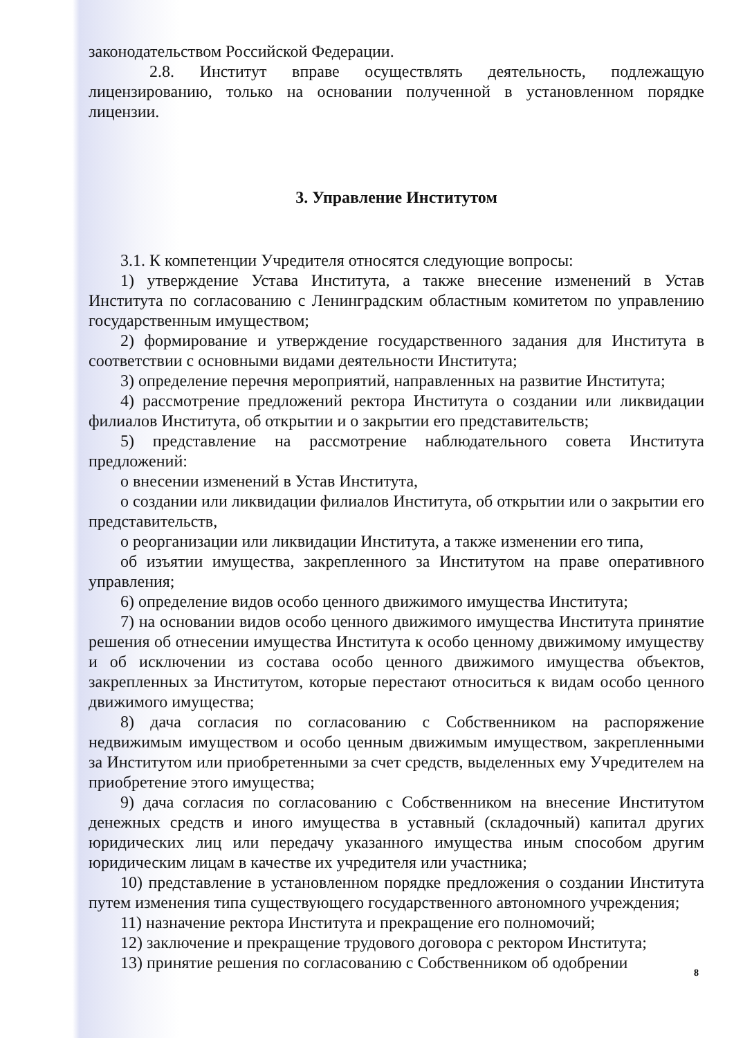законодательством Российской Федерации.
2.8. Институт вправе осуществлять деятельность, подлежащую лицензированию, только на основании полученной в установленном порядке лицензии.
3. Управление Институтом
3.1. К компетенции Учредителя относятся следующие вопросы:
1) утверждение Устава Института, а также внесение изменений в Устав Института по согласованию с Ленинградским областным комитетом по управлению государственным имуществом;
2) формирование и утверждение государственного задания для Института в соответствии с основными видами деятельности Института;
3) определение перечня мероприятий, направленных на развитие Института;
4) рассмотрение предложений ректора Института о создании или ликвидации филиалов Института, об открытии и о закрытии его представительств;
5) представление на рассмотрение наблюдательного совета Института предложений:
о внесении изменений в Устав Института,
о создании или ликвидации филиалов Института, об открытии или о закрытии его представительств,
о реорганизации или ликвидации Института, а также изменении его типа,
об изъятии имущества, закрепленного за Институтом на праве оперативного управления;
6) определение видов особо ценного движимого имущества Института;
7) на основании видов особо ценного движимого имущества Института принятие решения об отнесении имущества Института к особо ценному движимому имуществу и об исключении из состава особо ценного движимого имущества объектов, закрепленных за Институтом, которые перестают относиться к видам особо ценного движимого имущества;
8) дача согласия по согласованию с Собственником на распоряжение недвижимым имуществом и особо ценным движимым имуществом, закрепленными за Институтом или приобретенными за счет средств, выделенных ему Учредителем на приобретение этого имущества;
9) дача согласия по согласованию с Собственником на внесение Институтом денежных средств и иного имущества в уставный (складочный) капитал других юридических лиц или передачу указанного имущества иным способом другим юридическим лицам в качестве их учредителя или участника;
10) представление в установленном порядке предложения о создании Института путем изменения типа существующего государственного автономного учреждения;
11) назначение ректора Института и прекращение его полномочий;
12) заключение и прекращение трудового договора с ректором Института;
13) принятие решения по согласованию с Собственником об одобрении
8